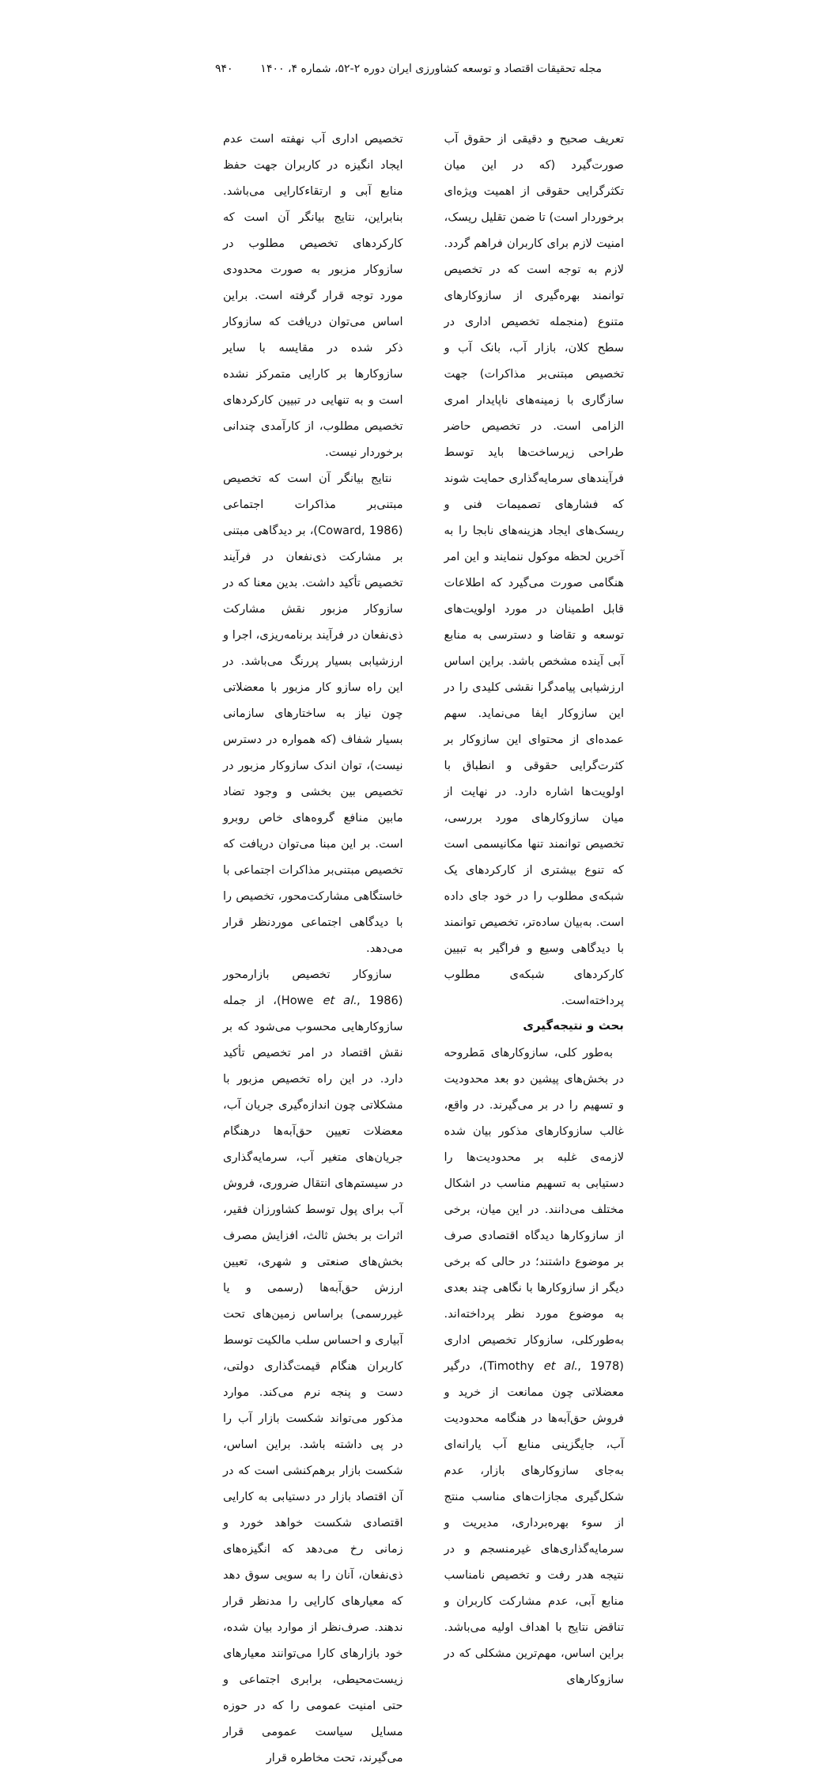مجله تحقیقات اقتصاد و توسعه کشاورزی ایران دوره ۲-۵۲، شماره ۴، ۱۴۰۰ ۹۴۰
تعریف صحیح و دقیقی از حقوق آب صورت‌گیرد (که در این میان تکثرگرایی حقوقی از اهمیت ویژه‌ای برخوردار است) تا ضمن تقلیل ریسک، امنیت لازم برای کاربران فراهم گردد. لازم به توجه است که در تخصیص توانمند بهره‌گیری از سازوکارهای متنوع (منجمله تخصیص اداری در سطح کلان، بازار آب، بانک آب و تخصیص مبتنی‌بر مذاکرات) جهت سازگاری با زمینه‌های ناپایدار امری الزامی است. در تخصیص حاضر طراحی زیرساخت‌ها باید توسط فرآیندهای سرمایه‌گذاری حمایت شوند که فشارهای تصمیمات فنی و ریسک‌های ایجاد هزینه‌های نابجا را به آخرین لحظه موکول ننمایند و این امر هنگامی صورت می‌گیرد که اطلاعات قابل اطمینان در مورد اولویت‌های توسعه و تقاضا و دسترسی به منابع آبی آینده مشخص باشد. براین اساس ارزشیابی پیامدگرا نقشی کلیدی را در این سازوکار ایفا می‌نماید. سهم عمده‌ای از محتوای این سازوکار بر کثرت‌گرایی حقوقی و انطباق با اولویت‌ها اشاره دارد. در نهایت از میان سازوکارهای مورد بررسی، تخصیص توانمند تنها مکانیسمی است که تنوع بیشتری از کارکردهای یک شبکه‌ی مطلوب را در خود جای داده است. به‌بیان ساده‌تر، تخصیص توانمند با دیدگاهی وسیع و فراگیر به تبیین کارکردهای شبکه‌ی مطلوب پرداخته‌است.
بحث و نتیجه‌گیری
به‌طور کلی، سازوکارهای مَطروحه در بخش‌های پیشین دو بعد محدودیت و تسهیم را در بر می‌گیرند. در واقع، غالب سازوکارهای مذکور بیان شده لازمه‌ی غلبه بر محدودیت‌ها را دستیابی به تسهیم مناسب در اشکال مختلف می‌دانند. در این میان، برخی از سازوکارها دیدگاه اقتصادی صرف بر موضوع داشتند؛ در حالی که برخی دیگر از سازوکارها با نگاهی چند بعدی به موضوع مورد نظر پرداخته‌اند. به‌طورکلی، سازوکار تخصیص اداری (Timothy et al., 1978)، درگیر معضلاتی چون ممانعت از خرید و فروش حق‌آبه‌ها در هنگامه محدودیت آب، جایگزینی منابع آب یارانه‌ای به‌جای سازوکارهای بازار، عدم شکل‌گیری مجازات‌های مناسب منتج از سوء بهره‌برداری، مدیریت و سرمایه‌گذاری‌های غیرمنسجم و در نتیجه هدر رفت و تخصیص نامناسب منابع آبی، عدم مشارکت کاربران و تناقض نتایج با اهداف اولیه می‌باشد. براین اساس، مهم‌ترین مشکلی که در سازوکارهای
تخصیص اداری آب نهفته است عدم ایجاد انگیزه در کاربران جهت حفظ منابع آبی و ارتقاءکارایی می‌باشد. بنابراین، نتایج بیانگر آن است که کارکردهای تخصیص مطلوب در سازوکار مزبور به صورت محدودی مورد توجه قرار گرفته است. براین اساس می‌توان دریافت که سازوکار ذکر شده در مقایسه با سایر سازوکارها بر کارایی متمرکز نشده است و به تنهایی در تبیین کارکردهای تخصیص مطلوب، از کارآمدی چندانی برخوردار نیست.
نتایج بیانگر آن است که تخصیص مبتنی‌بر مذاکرات اجتماعی (Coward, 1986)، بر دیدگاهی مبتنی بر مشارکت ذی‌نفعان در فرآیند تخصیص تأکید داشت. بدین معنا که در سازوکار مزبور نقش مشارکت ذی‌نفعان در فرآیند برنامه‌ریزی، اجرا و ارزشیابی بسیار پررنگ می‌باشد. در این راه سازو کار مزبور با معضلاتی چون نیاز به ساختارهای سازمانی بسیار شفاف (که همواره در دسترس نیست)، توان اندک سازوکار مزبور در تخصیص بین بخشی و وجود تضاد مابین منافع گروه‌های خاص روبرو است. بر این مبنا می‌توان دریافت که تخصیص مبتنی‌بر مذاکرات اجتماعی با خاستگاهی مشارکت‌محور، تخصیص را با دیدگاهی اجتماعی موردنظر قرار می‌دهد.
سازوکار تخصیص بازارمحور (Howe et al., 1986)، از جمله سازوکارهایی محسوب می‌شود که بر نقش اقتصاد در امر تخصیص تأکید دارد. در این راه تخصیص مزبور با مشکلاتی چون اندازه‌گیری جریان آب، معضلات تعیین حق‌آبه‌ها درهنگام جریان‌های متغیر آب، سرمایه‌گذاری در سیستم‌های انتقال ضروری، فروش آب برای پول توسط کشاورزان فقیر، اثرات بر بخش ثالث، افزایش مصرف بخش‌های صنعتی و شهری، تعیین ارزش حق‌آبه‌ها (رسمی و یا غیررسمی) براساس زمین‌های تحت آبیاری و احساس سلب مالکیت توسط کاربران هنگام قیمت‌گذاری دولتی، دست و پنجه نرم می‌کند. موارد مذکور می‌تواند شکست بازار آب را در پی داشته باشد. براین اساس، شکست بازار برهم‌کنشی است که در آن اقتصاد بازار در دستیابی به کارایی اقتصادی شکست خواهد خورد و زمانی رخ می‌دهد که انگیزه‌های ذی‌نفعان، آنان را به سویی سوق دهد که معیارهای کارایی را مدنظر قرار ندهند. صرف‌نظر از موارد بیان شده، خود بازارهای کارا می‌توانند معیارهای زیست‌محیطی، برابری اجتماعی و حتی امنیت عمومی را که در حوزه مسایل سیاست عمومی قرار می‌گیرند، تحت مخاطره قرار